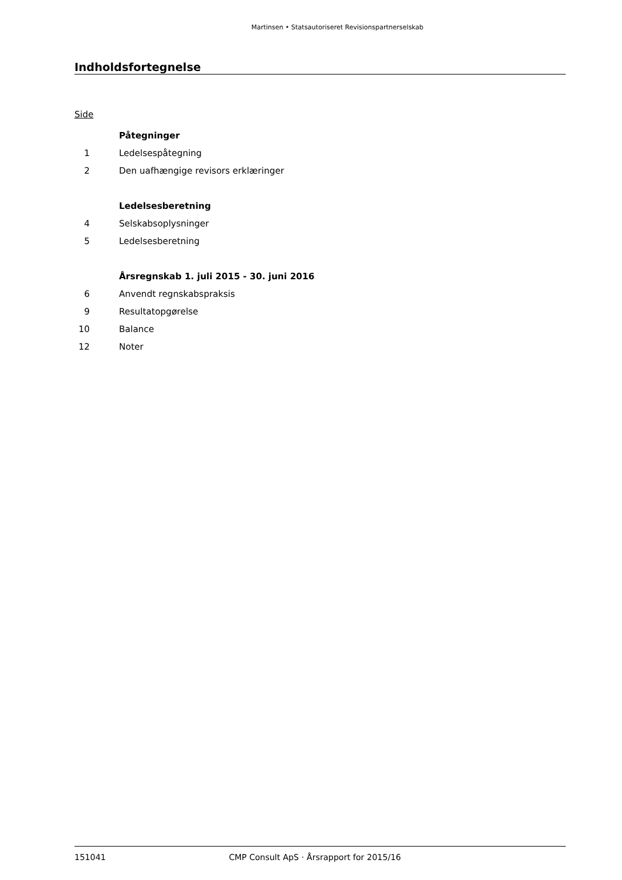Martinsen • Statsautoriseret Revisionspartnerselskab
Indholdsfortegnelse
Side
Påtegninger
1 Ledelsespåtegning
2 Den uafhængige revisors erklæringer
Ledelsesberetning
4 Selskabsoplysninger
5 Ledelsesberetning
Årsregnskab 1. juli 2015 - 30. juni 2016
6 Anvendt regnskabspraksis
9 Resultatopgørelse
10 Balance
12 Noter
151041 CMP Consult ApS · Årsrapport for 2015/16